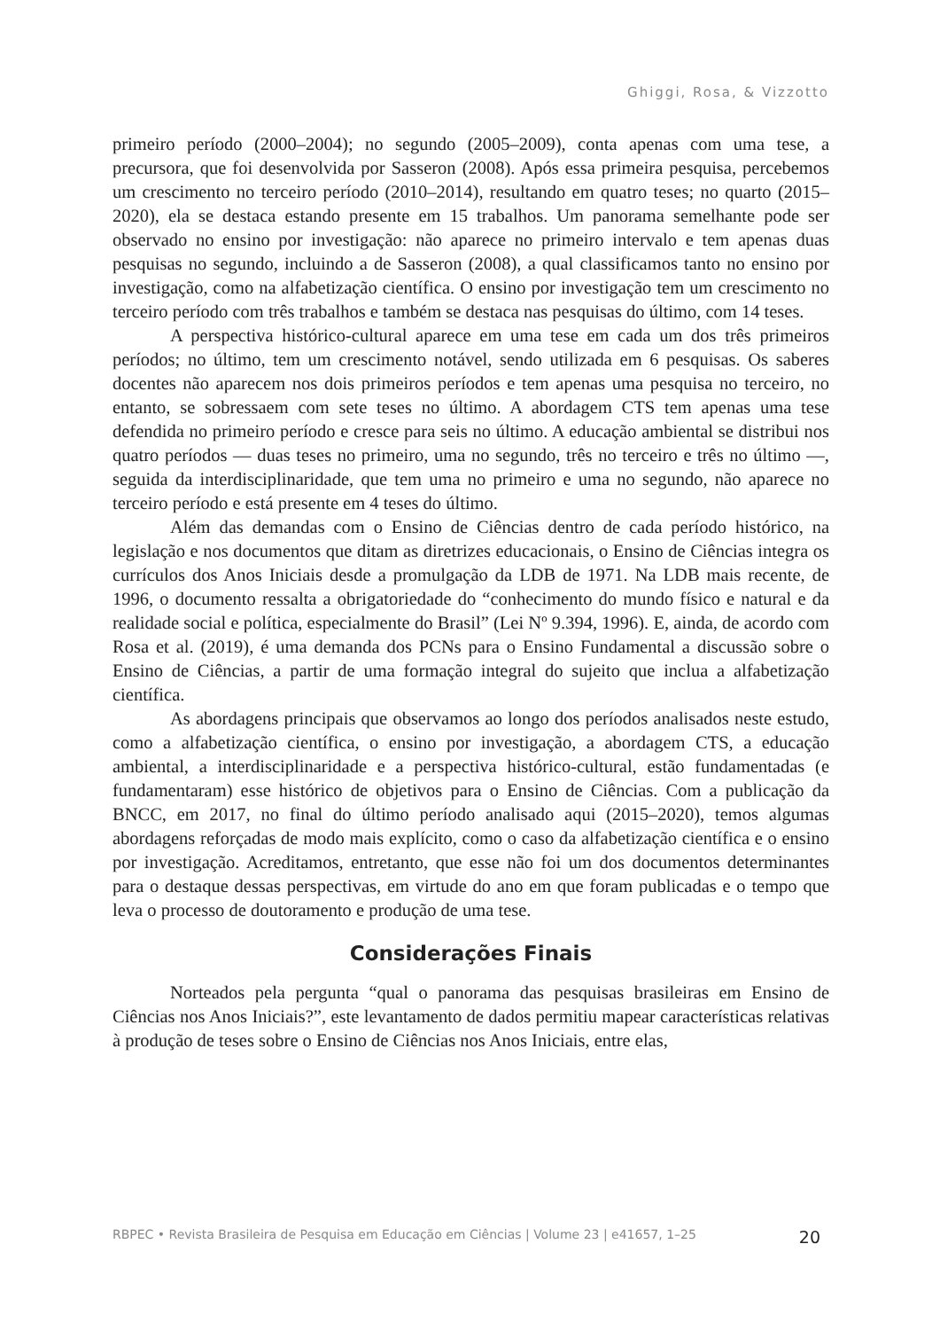Ghiggi, Rosa, & Vizzotto
primeiro período (2000–2004); no segundo (2005–2009), conta apenas com uma tese, a precursora, que foi desenvolvida por Sasseron (2008). Após essa primeira pesquisa, percebemos um crescimento no terceiro período (2010–2014), resultando em quatro teses; no quarto (2015–2020), ela se destaca estando presente em 15 trabalhos. Um panorama semelhante pode ser observado no ensino por investigação: não aparece no primeiro intervalo e tem apenas duas pesquisas no segundo, incluindo a de Sasseron (2008), a qual classificamos tanto no ensino por investigação, como na alfabetização científica. O ensino por investigação tem um crescimento no terceiro período com três trabalhos e também se destaca nas pesquisas do último, com 14 teses.
A perspectiva histórico-cultural aparece em uma tese em cada um dos três primeiros períodos; no último, tem um crescimento notável, sendo utilizada em 6 pesquisas. Os saberes docentes não aparecem nos dois primeiros períodos e tem apenas uma pesquisa no terceiro, no entanto, se sobressaem com sete teses no último. A abordagem CTS tem apenas uma tese defendida no primeiro período e cresce para seis no último. A educação ambiental se distribui nos quatro períodos — duas teses no primeiro, uma no segundo, três no terceiro e três no último —, seguida da interdisciplinaridade, que tem uma no primeiro e uma no segundo, não aparece no terceiro período e está presente em 4 teses do último.
Além das demandas com o Ensino de Ciências dentro de cada período histórico, na legislação e nos documentos que ditam as diretrizes educacionais, o Ensino de Ciências integra os currículos dos Anos Iniciais desde a promulgação da LDB de 1971. Na LDB mais recente, de 1996, o documento ressalta a obrigatoriedade do “conhecimento do mundo físico e natural e da realidade social e política, especialmente do Brasil” (Lei Nº 9.394, 1996). E, ainda, de acordo com Rosa et al. (2019), é uma demanda dos PCNs para o Ensino Fundamental a discussão sobre o Ensino de Ciências, a partir de uma formação integral do sujeito que inclua a alfabetização científica.
As abordagens principais que observamos ao longo dos períodos analisados neste estudo, como a alfabetização científica, o ensino por investigação, a abordagem CTS, a educação ambiental, a interdisciplinaridade e a perspectiva histórico-cultural, estão fundamentadas (e fundamentaram) esse histórico de objetivos para o Ensino de Ciências. Com a publicação da BNCC, em 2017, no final do último período analisado aqui (2015–2020), temos algumas abordagens reforçadas de modo mais explícito, como o caso da alfabetização científica e o ensino por investigação. Acreditamos, entretanto, que esse não foi um dos documentos determinantes para o destaque dessas perspectivas, em virtude do ano em que foram publicadas e o tempo que leva o processo de doutoramento e produção de uma tese.
Considerações Finais
Norteados pela pergunta “qual o panorama das pesquisas brasileiras em Ensino de Ciências nos Anos Iniciais?”, este levantamento de dados permitiu mapear características relativas à produção de teses sobre o Ensino de Ciências nos Anos Iniciais, entre elas,
RBPEC • Revista Brasileira de Pesquisa em Educação em Ciências | Volume 23 | e41657, 1–25 20